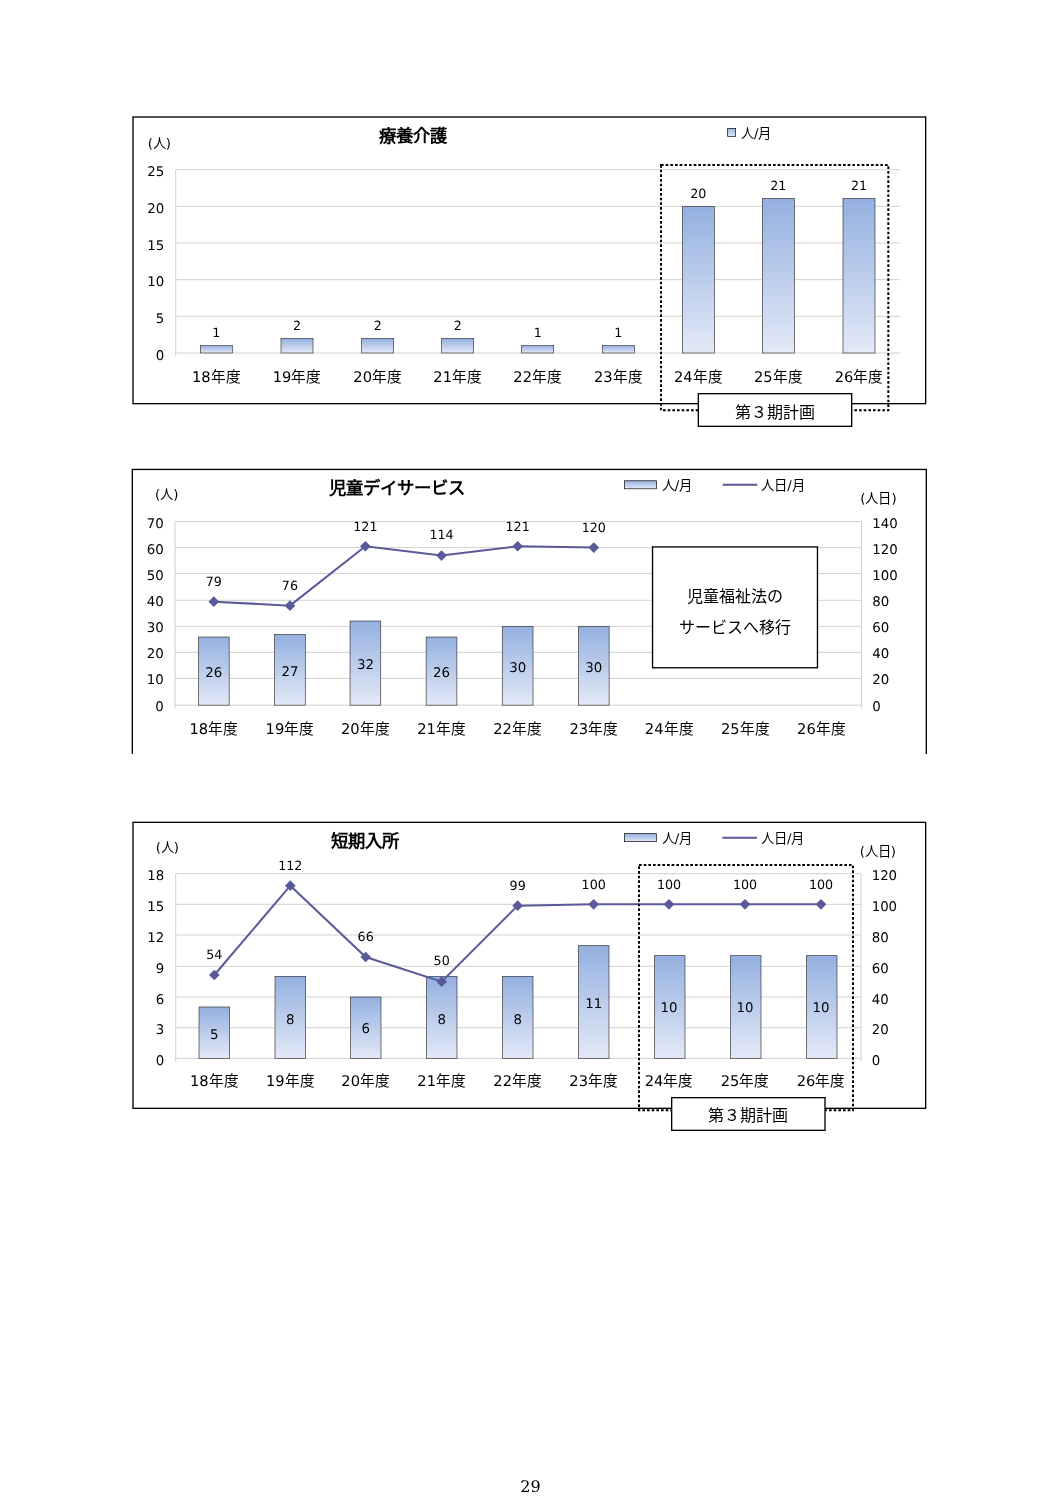(人)
療養介護
人/月
25
20
15
10
5
0
1
2
2
2
1
1
20
21
21
18年度
19年度
20年度
21年度
22年度
23年度
24年度
25年度
26年度
第３期計画
(人)
児童デイサービス
人/月
人日/月
(人日)
70
60
50
40
30
20
10
0
140
120
100
80
60
40
20
0
26
27
32
26
30
30
79
76
121
114
121
120
18年度
19年度
20年度
21年度
22年度
23年度
24年度
25年度
26年度
児童福祉法の
サービスへ移行
(人)
短期入所
人/月
人日/月
(人日)
18
15
12
9
6
3
0
120
100
80
60
40
20
0
5
8
6
8
8
11
10
10
10
54
112
66
50
99
100
100
100
100
18年度
19年度
20年度
21年度
22年度
23年度
24年度
25年度
26年度
第３期計画
29